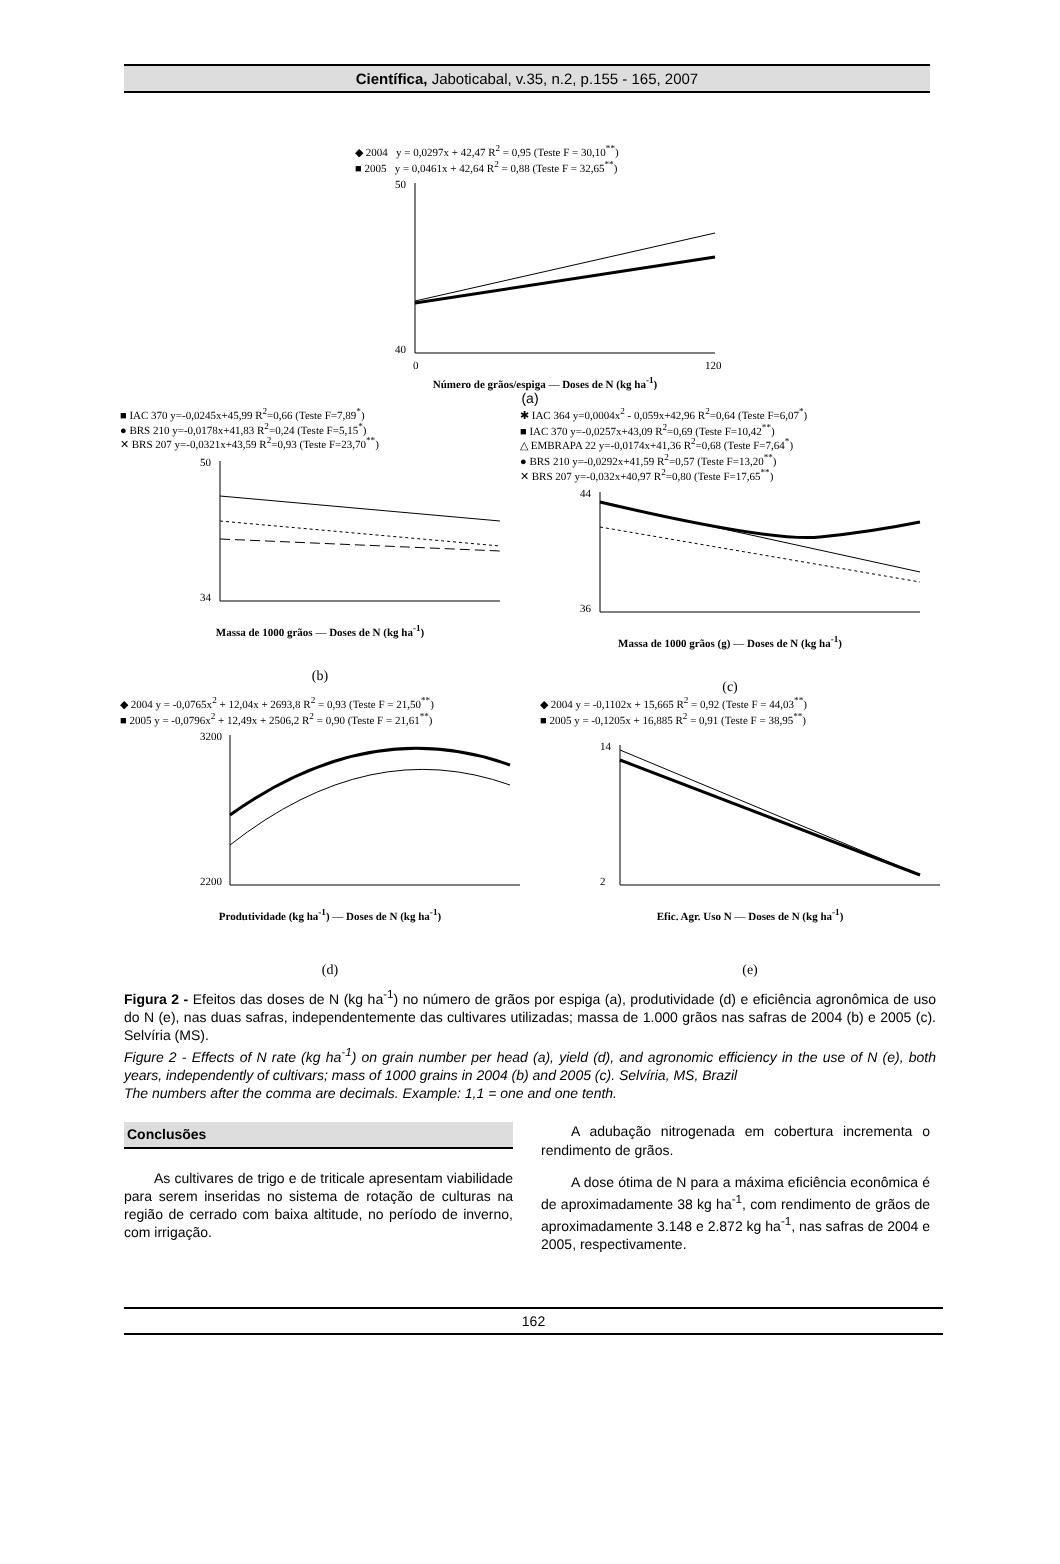Científica, Jaboticabal, v.35, n.2, p.155 - 165, 2007
◆ 2004 y = 0,0297x + 42,47 R<sup>2</sup> = 0,95 (Teste F = 30,10<sup>**</sup>)
■ 2005 y = 0,0461x + 42,64 R<sup>2</sup> = 0,88 (Teste F = 32,65<sup>**</sup>)
50
40
0
120
Número de grãos/espiga — Doses de N (kg ha<sup>-1</sup>)
(a)
■ IAC 370 y=-0,0245x+45,99 R<sup>2</sup>=0,66 (Teste F=7,89<sup>*</sup>)
● BRS 210 y=-0,0178x+41,83 R<sup>2</sup>=0,24 (Teste F=5,15<sup>*</sup>)
✕ BRS 207 y=-0,0321x+43,59 R<sup>2</sup>=0,93 (Teste F=23,70<sup>**</sup>)
50
34
Massa de 1000 grãos — Doses de N (kg ha<sup>-1</sup>)
(b)
✱ IAC 364 y=0,0004x<sup>2</sup> - 0,059x+42,96 R<sup>2</sup>=0,64 (Teste F=6,07<sup>*</sup>)
■ IAC 370 y=-0,0257x+43,09 R<sup>2</sup>=0,69 (Teste F=10,42<sup>**</sup>)
△ EMBRAPA 22 y=-0,0174x+41,36 R<sup>2</sup>=0,68 (Teste F=7,64<sup>*</sup>)
● BRS 210 y=-0,0292x+41,59 R<sup>2</sup>=0,57 (Teste F=13,20<sup>**</sup>)
✕ BRS 207 y=-0,032x+40,97 R<sup>2</sup>=0,80 (Teste F=17,65<sup>**</sup>)
44
36
Massa de 1000 grãos (g) — Doses de N (kg ha<sup>-1</sup>)
(c)
◆ 2004 y = -0,0765x<sup>2</sup> + 12,04x + 2693,8 R<sup>2</sup> = 0,93 (Teste F = 21,50<sup>**</sup>)
■ 2005 y = -0,0796x<sup>2</sup> + 12,49x + 2506,2 R<sup>2</sup> = 0,90 (Teste F = 21,61<sup>**</sup>)
3200
2200
Produtividade (kg ha<sup>-1</sup>) — Doses de N (kg ha<sup>-1</sup>)
(d)
◆ 2004 y = -0,1102x + 15,665 R<sup>2</sup> = 0,92 (Teste F = 44,03<sup>**</sup>)
■ 2005 y = -0,1205x + 16,885 R<sup>2</sup> = 0,91 (Teste F = 38,95<sup>**</sup>)
14
2
Efic. Agr. Uso N — Doses de N (kg ha<sup>-1</sup>)
(e)
Figura 2 - Efeitos das doses de N (kg ha<sup>-1</sup>) no número de grãos por espiga (a), produtividade (d) e eficiência agronômica de uso do N (e), nas duas safras, independentemente das cultivares utilizadas; massa de 1.000 grãos nas safras de 2004 (b) e 2005 (c). Selvíria (MS).
Figure 2 - Effects of N rate (kg ha<sup>-1</sup>) on grain number per head (a), yield (d), and agronomic efficiency in the use of N (e), both years, independently of cultivars; mass of 1000 grains in 2004 (b) and 2005 (c). Selvíria, MS, Brazil
The numbers after the comma are decimals. Example: 1,1 = one and one tenth.
Conclusões
As cultivares de trigo e de triticale apresentam viabilidade para serem inseridas no sistema de rotação de culturas na região de cerrado com baixa altitude, no período de inverno, com irrigação.
A adubação nitrogenada em cobertura incrementa o rendimento de grãos.
A dose ótima de N para a máxima eficiência econômica é de aproximadamente 38 kg ha<sup>-1</sup>, com rendimento de grãos de aproximadamente 3.148 e 2.872 kg ha<sup>-1</sup>, nas safras de 2004 e 2005, respectivamente.
162